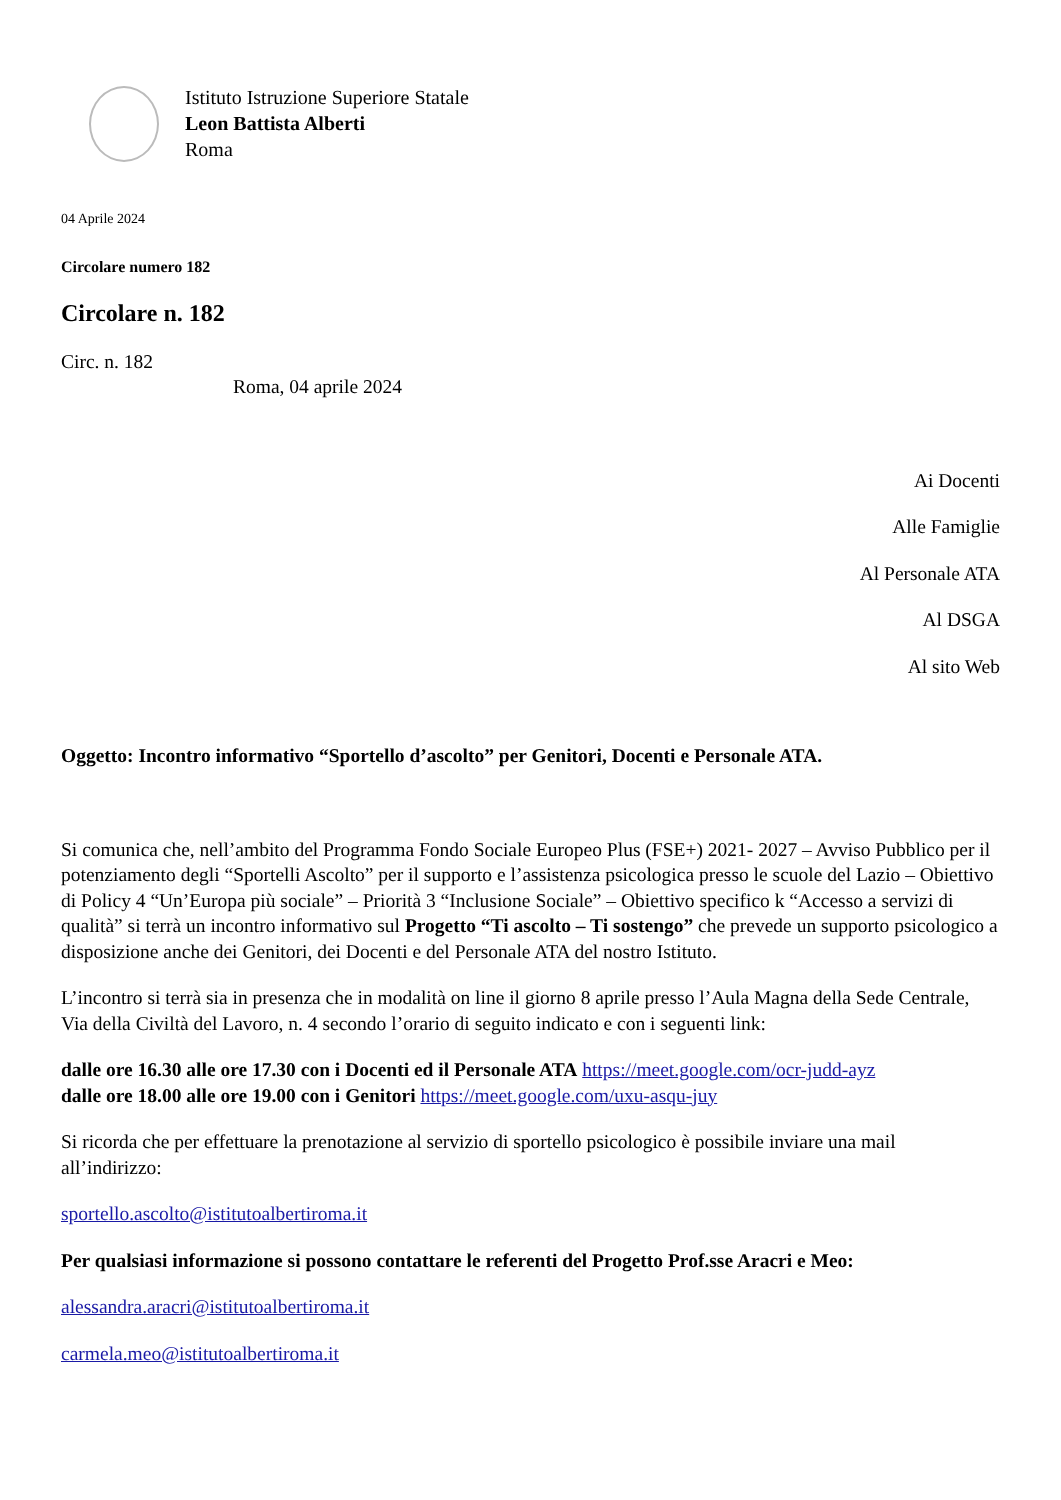Istituto Istruzione Superiore Statale
Leon Battista Alberti
Roma
04 Aprile 2024
Circolare numero 182
Circolare n. 182
Circ. n. 182
Roma, 04 aprile 2024
Ai Docenti
Alle Famiglie
Al Personale ATA
Al DSGA
Al sito Web
Oggetto: Incontro informativo “Sportello d’ascolto” per Genitori, Docenti e Personale ATA.
Si comunica che, nell’ambito del Programma Fondo Sociale Europeo Plus (FSE+) 2021- 2027 – Avviso Pubblico per il potenziamento degli “Sportelli Ascolto” per il supporto e l’assistenza psicologica presso le scuole del Lazio – Obiettivo di Policy 4 “Un’Europa più sociale” – Priorità 3 “Inclusione Sociale” – Obiettivo specifico k “Accesso a servizi di qualità” si terrà un incontro informativo sul Progetto “Ti ascolto – Ti sostengo” che prevede un supporto psicologico a disposizione anche dei Genitori, dei Docenti e del Personale ATA del nostro Istituto.
L’incontro si terrà sia in presenza che in modalità on line il giorno 8 aprile presso l’Aula Magna della Sede Centrale, Via della Civiltà del Lavoro, n. 4 secondo l’orario di seguito indicato e con i seguenti link:
dalle ore 16.30 alle ore 17.30 con i Docenti ed il Personale ATA https://meet.google.com/ocr-judd-ayz
dalle ore 18.00 alle ore 19.00 con i Genitori https://meet.google.com/uxu-asqu-juy
Si ricorda che per effettuare la prenotazione al servizio di sportello psicologico è possibile inviare una mail all’indirizzo:
sportello.ascolto@istitutoalbertiroma.it
Per qualsiasi informazione si possono contattare le referenti del Progetto Prof.sse Aracri e Meo:
alessandra.aracri@istitutoalbertiroma.it
carmela.meo@istitutoalbertiroma.it